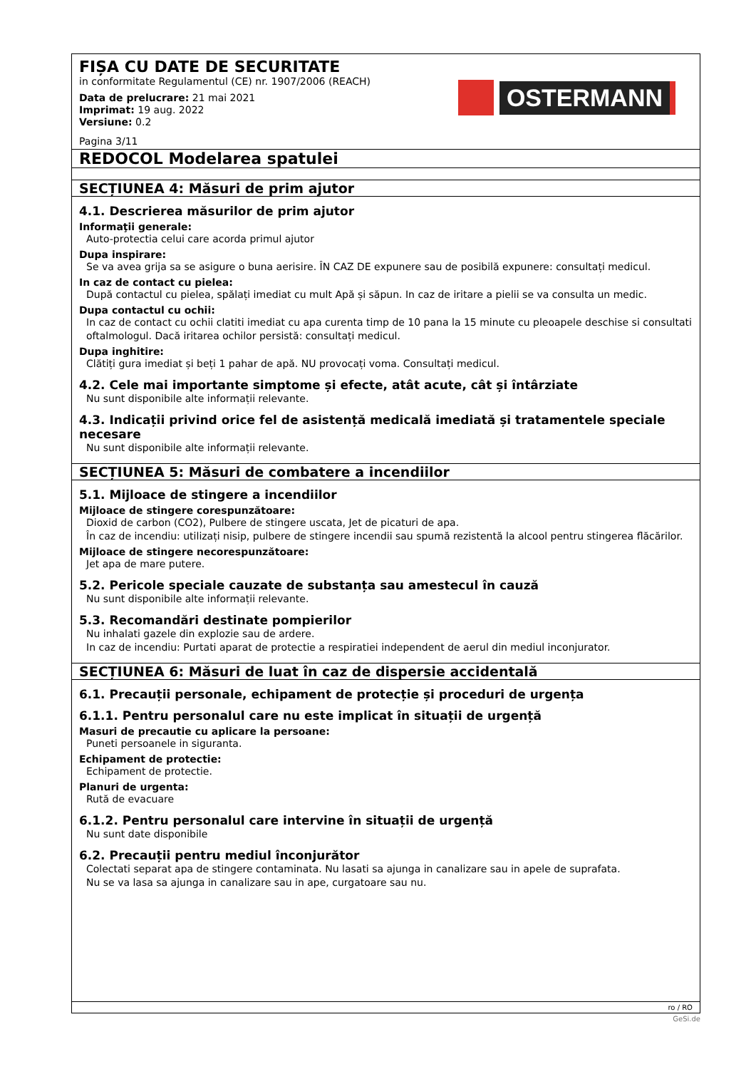FIȘA CU DATE DE SECURITATE
in conformitate Regulamentul (CE) nr. 1907/2006 (REACH)
Data de prelucrare: 21 mai 2021
Imprimat: 19 aug. 2022
Versiune: 0.2
Pagina 3/11
OSTERMANN
REDOCOL Modelarea spatulei
SECȚIUNEA 4: Măsuri de prim ajutor
4.1. Descrierea măsurilor de prim ajutor
Informaţii generale:
Auto-protectia celui care acorda primul ajutor
Dupa inspirare:
Se va avea grija sa se asigure o buna aerisire. ÎN CAZ DE expunere sau de posibilă expunere: consultați medicul.
In caz de contact cu pielea:
După contactul cu pielea, spălați imediat cu mult Apă și săpun. In caz de iritare a pielii se va consulta un medic.
Dupa contactul cu ochii:
In caz de contact cu ochii clatiti imediat cu apa curenta timp de 10 pana la 15 minute cu pleoapele deschise si consultati oftalmologul. Dacă iritarea ochilor persistă: consultați medicul.
Dupa inghitire:
Clătiți gura imediat și beți 1 pahar de apă. NU provocați voma. Consultați medicul.
4.2. Cele mai importante simptome și efecte, atât acute, cât și întârziate
Nu sunt disponibile alte informații relevante.
4.3. Indicații privind orice fel de asistență medicală imediată și tratamentele speciale necesare
Nu sunt disponibile alte informații relevante.
SECȚIUNEA 5: Măsuri de combatere a incendiilor
5.1. Mijloace de stingere a incendiilor
Mijloace de stingere corespunzătoare:
Dioxid de carbon (CO2), Pulbere de stingere uscata, Jet de picaturi de apa.
În caz de incendiu: utilizați nisip, pulbere de stingere incendii sau spumă rezistentă la alcool pentru stingerea flăcărilor.
Mijloace de stingere necorespunzătoare:
Jet apa de mare putere.
5.2. Pericole speciale cauzate de substanța sau amestecul în cauză
Nu sunt disponibile alte informații relevante.
5.3. Recomandări destinate pompierilor
Nu inhalati gazele din explozie sau de ardere.
In caz de incendiu: Purtati aparat de protectie a respiratiei independent de aerul din mediul inconjurator.
SECȚIUNEA 6: Măsuri de luat în caz de dispersie accidentală
6.1. Precauții personale, echipament de protecție și proceduri de urgența
6.1.1. Pentru personalul care nu este implicat în situații de urgență
Masuri de precautie cu aplicare la persoane:
Puneti persoanele in siguranta.
Echipament de protectie:
Echipament de protectie.
Planuri de urgenta:
Rută de evacuare
6.1.2. Pentru personalul care intervine în situații de urgență
Nu sunt date disponibile
6.2. Precauții pentru mediul înconjurător
Colectati separat apa de stingere contaminata. Nu lasati sa ajunga in canalizare sau in apele de suprafata.
Nu se va lasa sa ajunga in canalizare sau in ape, curgatoare sau nu.
ro / RO
GeSi.de